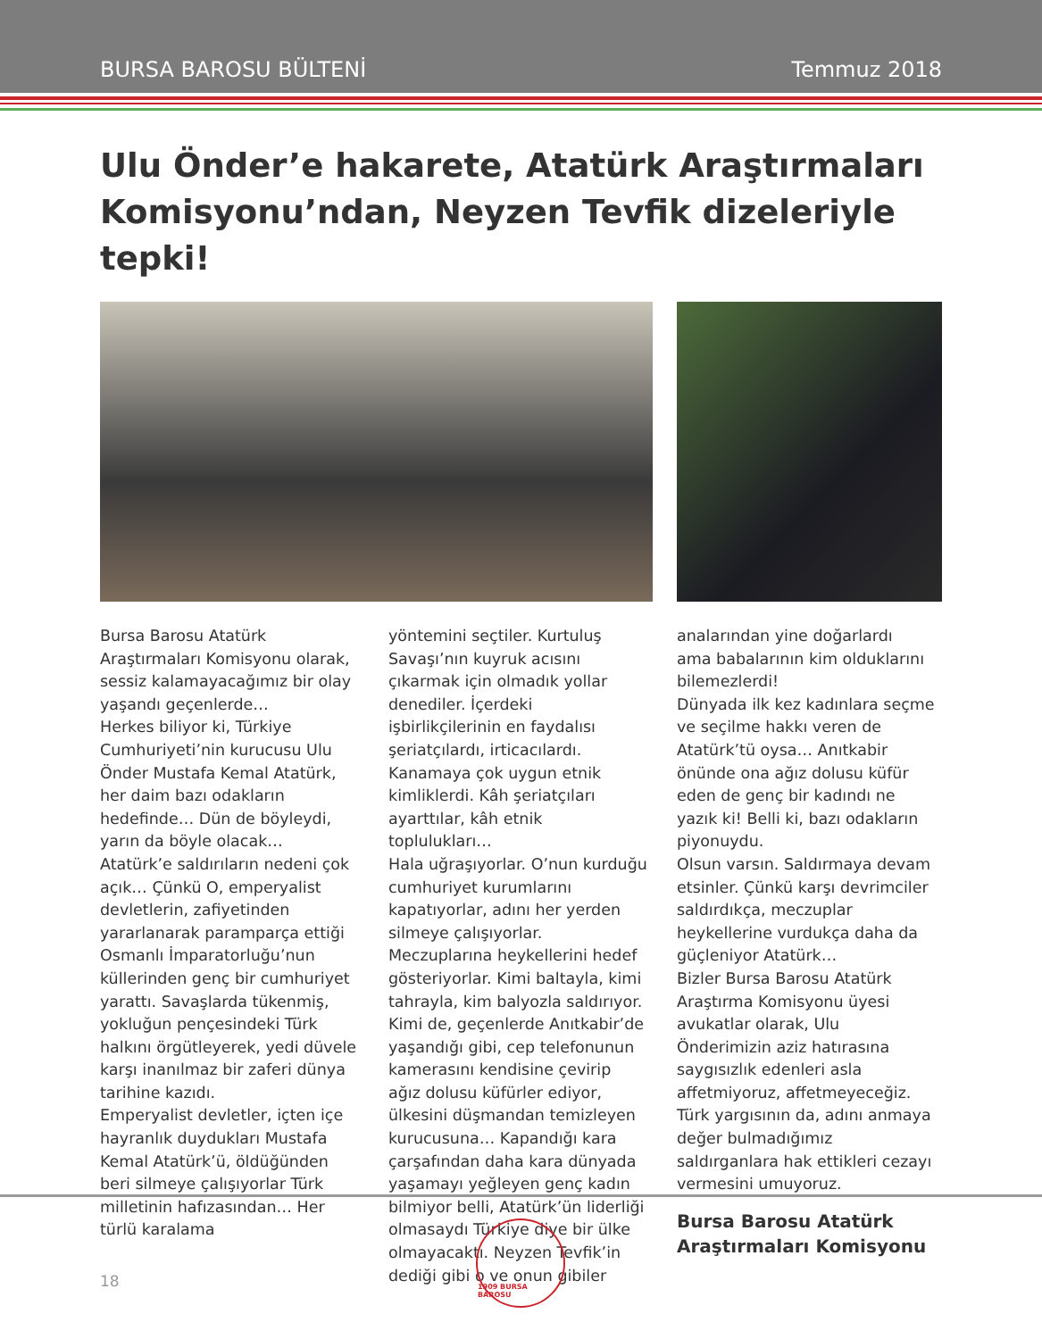BURSA BAROSU BÜLTENİ Temmuz 2018
Ulu Önder’e hakarete, Atatürk Araştırmaları Komisyonu’ndan, Neyzen Tevfik dizeleriyle tepki!
Bursa Barosu Atatürk Araştırmaları Komisyonu olarak, sessiz kalamayacağımız bir olay yaşandı geçenlerde…
Herkes biliyor ki, Türkiye Cumhuriyeti’nin kurucusu Ulu Önder Mustafa Kemal Atatürk, her daim bazı odakların hedefinde… Dün de böyleydi, yarın da böyle olacak… Atatürk’e saldırıların nedeni çok açık… Çünkü O, emperyalist devletlerin, zafiyetinden yararlanarak paramparça ettiği Osmanlı İmparatorluğu’nun küllerinden genç bir cumhuriyet yarattı. Savaşlarda tükenmiş, yokluğun pençesindeki Türk halkını örgütleyerek, yedi düvele karşı inanılmaz bir zaferi dünya tarihine kazıdı.
Emperyalist devletler, içten içe hayranlık duydukları Mustafa Kemal Atatürk’ü, öldüğünden beri silmeye çalışıyorlar Türk milletinin hafızasından… Her türlü karalama
yöntemini seçtiler. Kurtuluş Savaşı’nın kuyruk acısını çıkarmak için olmadık yollar denediler. İçerdeki işbirlikçilerinin en faydalısı şeriatçılardı, irticacılardı. Kanamaya çok uygun etnik kimliklerdi. Kâh şeriatçıları ayarttılar, kâh etnik toplulukları…
Hala uğraşıyorlar. O’nun kurduğu cumhuriyet kurumlarını kapatıyorlar, adını her yerden silmeye çalışıyorlar. Meczuplarına heykellerini hedef gösteriyorlar. Kimi baltayla, kimi tahrayla, kim balyozla saldırıyor. Kimi de, geçenlerde Anıtkabir’de yaşandığı gibi, cep telefonunun kamerasını kendisine çevirip ağız dolusu küfürler ediyor, ülkesini düşmandan temizleyen kurucusuna… Kapandığı kara çarşafından daha kara dünyada yaşamayı yeğleyen genç kadın bilmiyor belli, Atatürk’ün liderliği olmasaydı Türkiye diye bir ülke olmayacaktı. Neyzen Tevfik’in dediği gibi o ve onun gibiler
analarından yine doğarlardı
ama babalarının kim olduklarını bilemezlerdi!
Dünyada ilk kez kadınlara seçme ve seçilme hakkı veren de Atatürk’tü oysa… Anıtkabir önünde ona ağız dolusu küfür eden de genç bir kadındı ne yazık ki! Belli ki, bazı odakların piyonuydu.
Olsun varsın. Saldırmaya devam etsinler. Çünkü karşı devrimciler saldırdıkça, meczuplar heykellerine vurdukça daha da güçleniyor Atatürk…
Bizler Bursa Barosu Atatürk Araştırma Komisyonu üyesi avukatlar olarak, Ulu Önderimizin aziz hatırasına saygısızlık edenleri asla affetmiyoruz, affetmeyeceğiz. Türk yargısının da, adını anmaya değer bulmadığımız saldırganlara hak ettikleri cezayı vermesini umuyoruz.
Bursa Barosu Atatürk Araştırmaları Komisyonu
18
1909 BURSA BAROSU